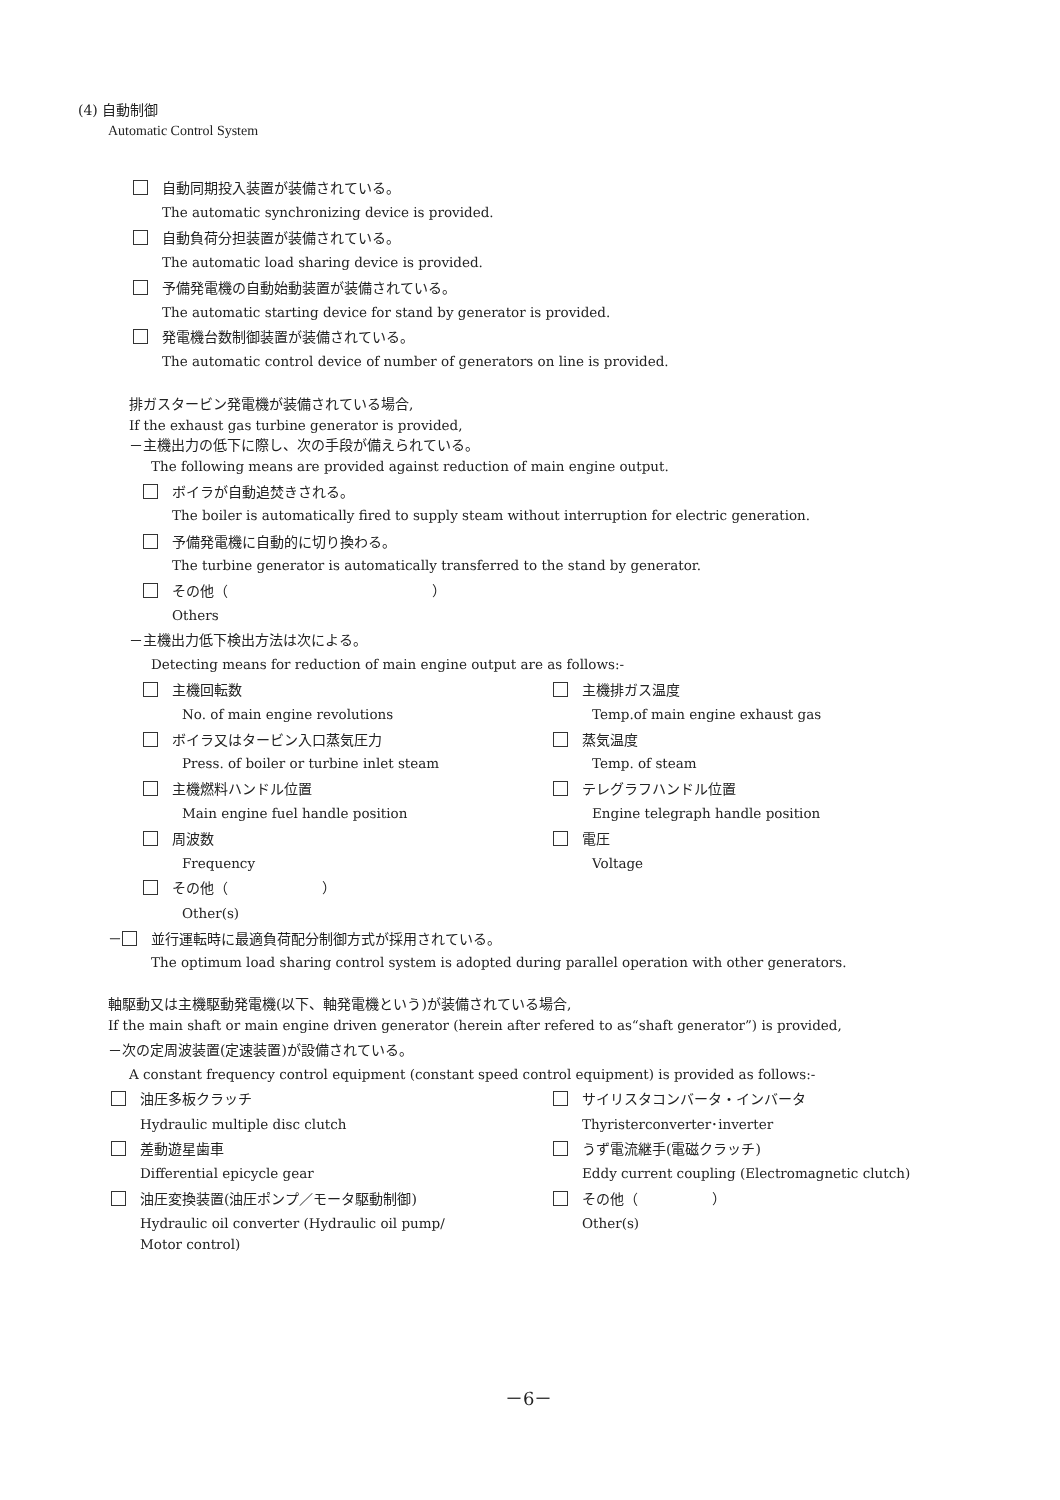(4) 自動制御
Automatic Control System
自動同期投入装置が装備されている。
The automatic synchronizing device is provided.
自動負荷分担装置が装備されている。
The automatic load sharing device is provided.
予備発電機の自動始動装置が装備されている。
The automatic starting device for stand by generator is provided.
発電機台数制御装置が装備されている。
The automatic control device of number of generators on line is provided.
排ガスタービン発電機が装備されている場合,
If the exhaust gas turbine generator is provided,
－主機出力の低下に際し、次の手段が備えられている。
The following means are provided against reduction of main engine output.
ボイラが自動追焚きされる。
The boiler is automatically fired to supply steam without interruption for electric generation.
予備発電機に自動的に切り換わる。
The turbine generator is automatically transferred to the stand by generator.
その他（ ）
Others
－主機出力低下検出方法は次による。
Detecting means for reduction of main engine output are as follows:-
主機回転数 主機排ガス温度
No. of main engine revolutions Temp.of main engine exhaust gas
ボイラ又はタービン入口蒸気圧力 蒸気温度
Press. of boiler or turbine inlet steam Temp. of steam
主機燃料ハンドル位置 テレグラフハンドル位置
Main engine fuel handle position Engine telegraph handle position
周波数 電圧
Frequency Voltage
その他（ ）
Other(s)
－ 並行運転時に最適負荷配分制御方式が採用されている。
The optimum load sharing control system is adopted during parallel operation with other generators.
軸駆動又は主機駆動発電機(以下、軸発電機という)が装備されている場合,
If the main shaft or main engine driven generator (herein after refered to as“shaft generator”) is provided,
－次の定周波装置(定速装置)が設備されている。
A constant frequency control equipment (constant speed control equipment) is provided as follows:-
油圧多板クラッチ サイリスタコンバータ・インバータ
Hydraulic multiple disc clutch Thyristerconverter･inverter
差動遊星歯車 うず電流継手(電磁クラッチ)
Differential epicycle gear Eddy current coupling (Electromagnetic clutch)
油圧変換装置(油圧ポンプ／モータ駆動制御) その他（ ）
Hydraulic oil converter (Hydraulic oil pump/ Other(s)
Motor control)
－6－